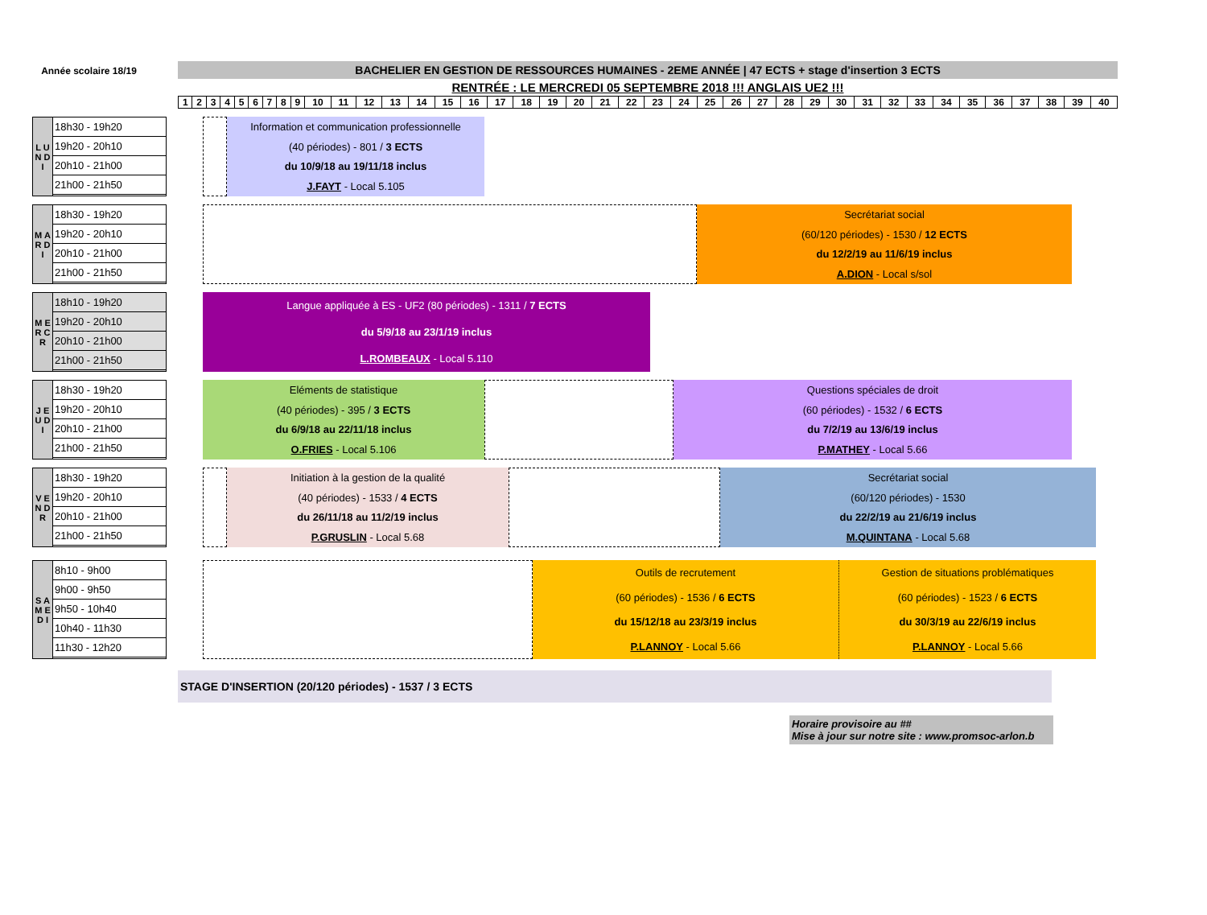Année scolaire 18/19
BACHELIER EN GESTION DE RESSOURCES HUMAINES - 2EME ANNÉE | 47 ECTS + stage d'insertion 3 ECTS
RENTRÉE : LE MERCREDI 05 SEPTEMBRE 2018 !!! ANGLAIS UE2 !!!
| 1 | 2 | 3 | 4 | 5 | 6 | 7 | 8 | 9 | 10 | 11 | 12 | 13 | 14 | 15 | 16 | 17 | 18 | 19 | 20 | 21 | 22 | 23 | 24 | 25 | 26 | 27 | 28 | 29 | 30 | 31 | 32 | 33 | 34 | 35 | 36 | 37 | 38 | 39 | 40 |
L U N D I
18h30 - 19h20
19h20 - 20h10
20h10 - 21h00
21h00 - 21h50
Information et communication professionnelle
(40 périodes) - 801 / 3 ECTS
du 10/9/18 au 19/11/18 inclus
J.FAYT - Local 5.105
M A R D I
18h30 - 19h20
19h20 - 20h10
20h10 - 21h00
21h00 - 21h50
Secrétariat social
(60/120 périodes) - 1530 / 12 ECTS
du 12/2/19 au 11/6/19 inclus
A.DION - Local s/sol
M E R C R
18h10 - 19h20
19h20 - 20h10
20h10 - 21h00
21h00 - 21h50
Langue appliquée à ES - UF2 (80 périodes) - 1311 / 7 ECTS
du 5/9/18 au 23/1/19 inclus
L.ROMBEAUX - Local 5.110
J E U D I
18h30 - 19h20
19h20 - 20h10
20h10 - 21h00
21h00 - 21h50
Eléments de statistique
(40 périodes) - 395 / 3 ECTS
du 6/9/18 au 22/11/18 inclus
O.FRIES - Local 5.106
Questions spéciales de droit
(60 périodes) - 1532 / 6 ECTS
du 7/2/19 au 13/6/19 inclus
P.MATHEY - Local 5.66
V E N D R
18h30 - 19h20
19h20 - 20h10
20h10 - 21h00
21h00 - 21h50
Initiation à la gestion de la qualité
(40 périodes) - 1533 / 4 ECTS
du 26/11/18 au 11/2/19 inclus
P.GRUSLIN - Local 5.68
Secrétariat social
(60/120 périodes) - 1530
du 22/2/19 au 21/6/19 inclus
M.QUINTANA - Local 5.68
S A M E D I
8h10 - 9h00
9h00 - 9h50
9h50 - 10h40
10h40 - 11h30
11h30 - 12h20
Outils de recrutement
(60 périodes) - 1536 / 6 ECTS
du 15/12/18 au 23/3/19 inclus
P.LANNOY - Local 5.66
Gestion de situations problématiques
(60 périodes) - 1523 / 6 ECTS
du 30/3/19 au 22/6/19 inclus
P.LANNOY - Local 5.66
STAGE D'INSERTION (20/120 périodes) - 1537 / 3 ECTS
Horaire provisoire au ##
Mise à jour sur notre site : www.promsoc-arlon.b